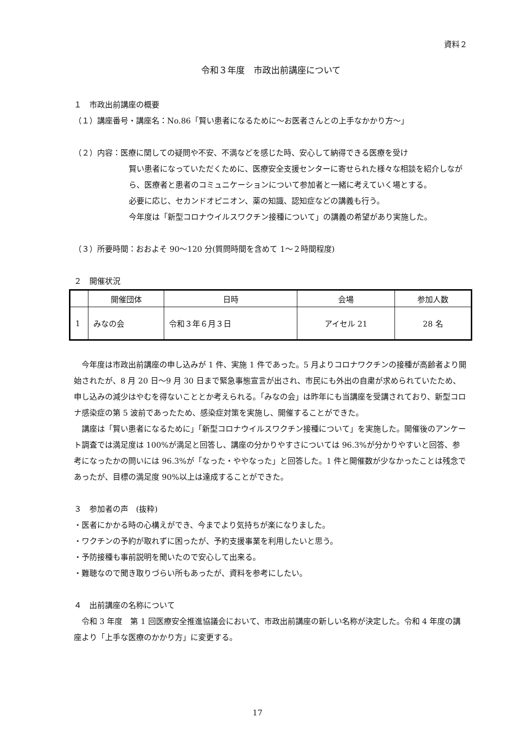資料２
令和３年度　市政出前講座について
１　市政出前講座の概要
（１）講座番号・講座名：No.86「賢い患者になるために～お医者さんとの上手なかかり方～」
（２）内容：医療に関しての疑問や不安、不満などを感じた時、安心して納得できる医療を受け
賢い患者になっていただくために、医療安全支援センターに寄せられた様々な相談を紹介しながら、医療者と患者のコミュニケーションについて参加者と一緒に考えていく場とする。
必要に応じ、セカンドオピニオン、薬の知識、認知症などの講義も行う。
今年度は「新型コロナウイルスワクチン接種について」の講義の希望があり実施した。
（３）所要時間：おおよそ 90～120 分(質問時間を含めて 1～２時間程度)
２　開催状況
| | 開催団体 | 日時 | 会場 | 参加人数 |
| --- | --- | --- | --- | --- |
| 1 | みなの会 | 令和３年６月３日 | アイセル 21 | 28 名 |
　今年度は市政出前講座の申し込みが 1 件、実施 1 件であった。5 月よりコロナワクチンの接種が高齢者より開始されたが、8 月 20 日～9 月 30 日まで緊急事態宣言が出され、市民にも外出の自粛が求められていたため、申し込みの減少はやむを得ないこととか考えられる。「みなの会」は昨年にも当講座を受講されており、新型コロナ感染症の第 5 波前であったため、感染症対策を実施し、開催することができた。
　講座は「賢い患者になるために」「新型コロナウイルスワクチン接種について」を実施した。開催後のアンケート調査では満足度は 100%が満足と回答し、講座の分かりやすさについては 96.3%が分かりやすいと回答、参考になったかの問いには 96.3%が「なった・ややなった」と回答した。1 件と開催数が少なかったことは残念であったが、目標の満足度 90%以上は達成することができた。
３　参加者の声　(抜粋)
・医者にかかる時の心構えができ、今までより気持ちが楽になりました。
・ワクチンの予約が取れずに困ったが、予約支援事業を利用したいと思う。
・予防接種も事前説明を聞いたので安心して出来る。
・難聴なので聞き取りづらい所もあったが、資料を参考にしたい。
４　出前講座の名称について
　令和 3 年度　第 1 回医療安全推進協議会において、市政出前講座の新しい名称が決定した。令和 4 年度の講座より「上手な医療のかかり方」に変更する。
17